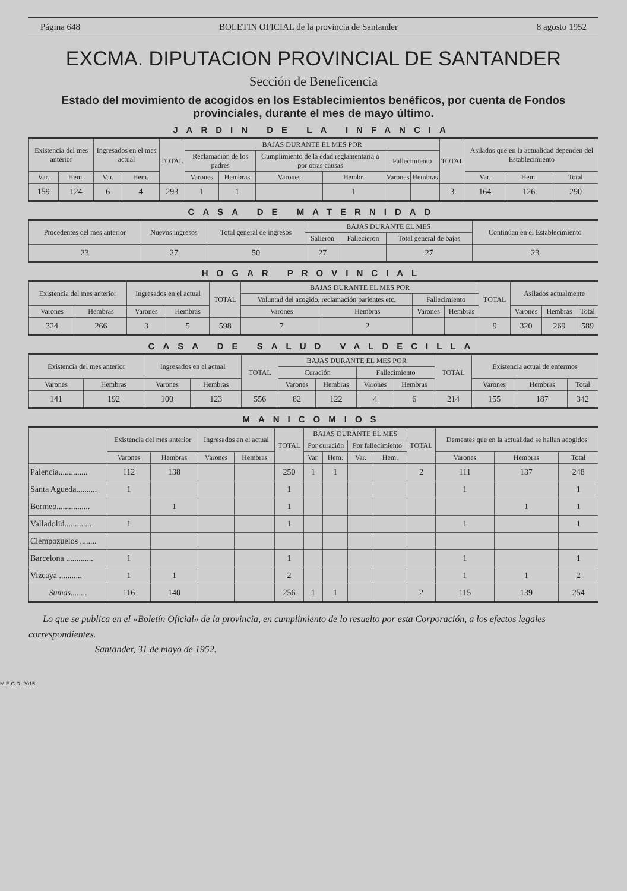Página 648 BOLETIN OFICIAL de la provincia de Santander 8 agosto 1952
EXCMA. DIPUTACION PROVINCIAL DE SANTANDER
Sección de Beneficencia
Estado del movimiento de acogidos en los Establecimientos benéficos, por cuenta de Fondos provinciales, durante el mes de mayo último.
JARDIN DE LA INFANCIA
| Existencia del mes anterior | | Ingresados en el mes actual | | TOTAL | BAJAS DURANTE EL MES POR | | | | | | TOTAL | Asilados que en la actualidad dependen del Establecimiento | | |
| --- | --- | --- | --- | --- | --- | --- | --- | --- | --- | --- | --- | --- | --- | --- |
| | | | | | Reclamación de los padres | | Cumplimiento de la edad reglamentaria o por otras causas | | Fallecimiento | | | | | |
| Var. | Hem. | Var. | Hem. | | Varones | Hembras | Varones | Hembr. | Varones | Hembras | | Var. | Hem. | Total |
| 159 | 124 | 6 | 4 | 293 | 1 | 1 | | 1 | | | 3 | 164 | 126 | 290 |
CASA DE MATERNIDAD
| Procedentes del mes anterior | Nuevos ingresos | Total general de ingresos | BAJAS DURANTE EL MES | | | Continúan en el Establecimiento |
| --- | --- | --- | --- | --- | --- | --- |
| | | | Salieron | Fallecieron | Total general de bajas | |
| 23 | 27 | 50 | 27 | | 27 | 23 |
HOGAR PROVINCIAL
| Existencia del mes anterior | | Ingresados en el actual | | TOTAL | BAJAS DURANTE EL MES POR | | | | TOTAL | Asilados actualmente | | |
| --- | --- | --- | --- | --- | --- | --- | --- | --- | --- | --- | --- | --- |
| | | | | | Voluntad del acogido, reclamación parientes etc. | | Fallecimiento | | | | | |
| Varones | Hembras | Varones | Hembras | | Varones | Hembras | Varones | Hembras | | Varones | Hembras | Total |
| 324 | 266 | 3 | 5 | 598 | 7 | 2 | | | 9 | 320 | 269 | 589 |
CASA DE SALUD VALDECILLA
| Existencia del mes anterior | | Ingresados en el actual | | TOTAL | BAJAS DURANTE EL MES POR | | | | TOTAL | Existencia actual de enfermos | | |
| --- | --- | --- | --- | --- | --- | --- | --- | --- | --- | --- | --- | --- |
| | | | | | Curación | | Fallecimiento | | | | | |
| Varones | Hembras | Varones | Hembras | | Varones | Hembras | Varones | Hembras | | Varones | Hembras | Total |
| 141 | 192 | 100 | 123 | 556 | 82 | 122 | 4 | 6 | 214 | 155 | 187 | 342 |
MANICOMIOS
| | Existencia del mes anterior | | Ingresados en el actual | | TOTAL | BAJAS DURANTE EL MES | | | | TOTAL | Dementes que en la actualidad se hallan acogidos | | |
| --- | --- | --- | --- | --- | --- | --- | --- | --- | --- | --- | --- | --- | --- |
| | | | | | | Por curación | | Por fallecimiento | | | | | |
| | Varones | Hembras | Varones | Hembras | | Var. | Hem. | Var. | Hem. | | Varones | Hembras | Total |
| Palencia.............. | 112 | 138 | | | 250 | 1 | 1 | | | 2 | 111 | 137 | 248 |
| Santa Agueda.......... | 1 | | | | 1 | | | | | | 1 | | 1 |
| Bermeo................ | | 1 | | | 1 | | | | | | | 1 | 1 |
| Valladolid............. | 1 | | | | 1 | | | | | | 1 | | 1 |
| Ciempozuelos ........ | | | | | | | | | | | | | |
| Barcelona ............. | 1 | | | | 1 | | | | | | 1 | | 1 |
| Vizcaya ........... | 1 | 1 | | | 2 | | | | | | 1 | 1 | 2 |
| Sumas........ | 116 | 140 | | | 256 | 1 | 1 | | | 2 | 115 | 139 | 254 |
Lo que se publica en el «Boletín Oficial» de la provincia, en cumplimiento de lo resuelto por esta Corporación, a los efectos legales correspondientes.
Santander, 31 de mayo de 1952.
M.E.C.D. 2015